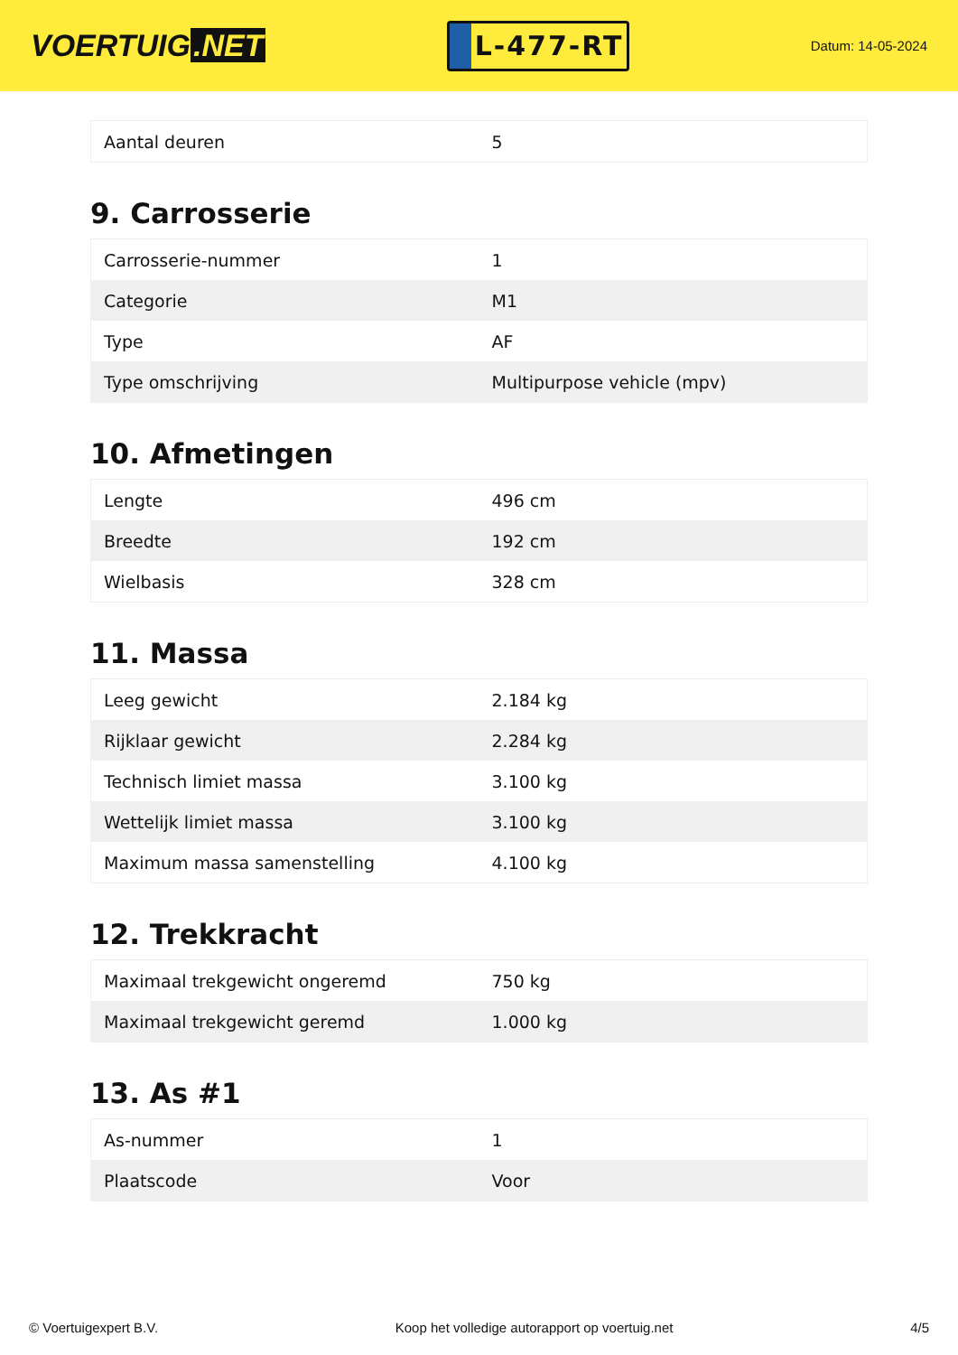VOERTUIG.NET
L-477-RT
Datum: 14-05-2024
| Aantal deuren | 5 |
9. Carrosserie
| Carrosserie-nummer | 1 |
| Categorie | M1 |
| Type | AF |
| Type omschrijving | Multipurpose vehicle (mpv) |
10. Afmetingen
| Lengte | 496 cm |
| Breedte | 192 cm |
| Wielbasis | 328 cm |
11. Massa
| Leeg gewicht | 2.184 kg |
| Rijklaar gewicht | 2.284 kg |
| Technisch limiet massa | 3.100 kg |
| Wettelijk limiet massa | 3.100 kg |
| Maximum massa samenstelling | 4.100 kg |
12. Trekkracht
| Maximaal trekgewicht ongeremd | 750 kg |
| Maximaal trekgewicht geremd | 1.000 kg |
13. As #1
| As-nummer | 1 |
| Plaatscode | Voor |
© Voertuigexpert B.V. Koop het volledige autorapport op voertuig.net 4/5